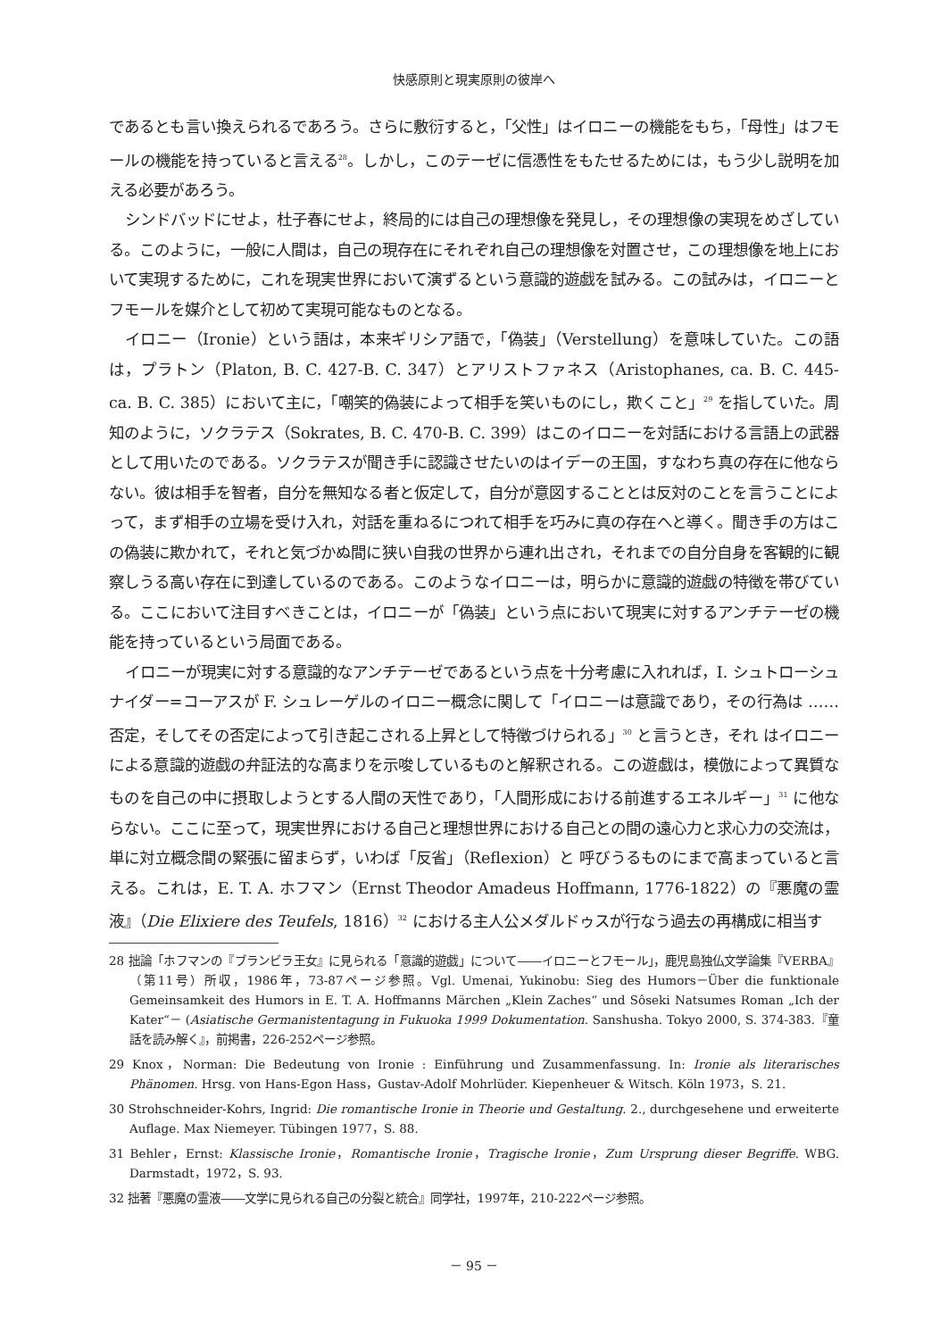快感原則と現実原則の彼岸へ
であるとも言い換えられるであろう。さらに敷衍すると，「父性」はイロニーの機能をもち，「母性」はフモールの機能を持っていると言える<sup>28</sup>。しかし，このテーゼに信憑性をもたせるためには，もう少し説明を加える必要があろう。
シンドバッドにせよ，杜子春にせよ，終局的には自己の理想像を発見し，その理想像の実現をめざしている。このように，一般に人間は，自己の現存在にそれぞれ自己の理想像を対置させ，この理想像を地上において実現するために，これを現実世界において演ずるという意識的遊戯を試みる。この試みは，イロニーとフモールを媒介として初めて実現可能なものとなる。
イロニー（Ironie）という語は，本来ギリシア語で，「偽装」（Verstellung）を意味していた。この語は，プラトン（Platon, B. C. 427-B. C. 347）とアリストファネス（Aristophanes, ca. B. C. 445- ca. B. C. 385）において主に，「嘲笑的偽装によって相手を笑いものにし，欺くこと」<sup>29</sup> を指していた。周知のように，ソクラテス（Sokrates, B. C. 470-B. C. 399）はこのイロニーを対話における言語上の武器として用いたのである。ソクラテスが聞き手に認識させたいのはイデーの王国，すなわち真の存在に他ならない。彼は相手を智者，自分を無知なる者と仮定して，自分が意図することとは反対のことを言うことによって，まず相手の立場を受け入れ，対話を重ねるにつれて相手を巧みに真の存在へと導く。聞き手の方はこの偽装に欺かれて，それと気づかぬ間に狭い自我の世界から連れ出され，それまでの自分自身を客観的に観察しうる高い存在に到達しているのである。このようなイロニーは，明らかに意識的遊戯の特徴を帯びている。ここにおいて注目すべきことは，イロニーが「偽装」という点において現実に対するアンチテーゼの機能を持っているという局面である。
イロニーが現実に対する意識的なアンチテーゼであるという点を十分考慮に入れれば，I. シュトローシュナイダー=コーアスが F. シュレーゲルのイロニー概念に関して「イロニーは意識であり，その行為は …… 否定，そしてその否定によって引き起こされる上昇として特徴づけられる」<sup>30</sup> と言うとき，それ はイロニーによる意識的遊戯の弁証法的な高まりを示唆しているものと解釈される。この遊戯は，模倣によって異質なものを自己の中に摂取しようとする人間の天性であり，「人間形成における前進するエネルギー」<sup>31</sup> に他ならない。ここに至って，現実世界における自己と理想世界における自己との間の遠心力と求心力の交流は，単に対立概念間の緊張に留まらず，いわば「反省」（Reflexion）と 呼びうるものにまで高まっていると言える。これは，E. T. A. ホフマン（Ernst Theodor Amadeus Hoffmann, 1776-1822）の『悪魔の霊液』（Die Elixiere des Teufels, 1816）<sup>32</sup> における主人公メダルドゥスが行なう過去の再構成に相当す
28 拙論「ホフマンの『ブランビラ王女』に見られる「意識的遊戯」について――イロニーとフモール」，鹿児島独仏文学論集『VERBA』（第11号）所収，1986年，73-87ページ参照。Vgl. Umenai, Yukinobu: Sieg des Humors－Über die funktionale Gemeinsamkeit des Humors in E. T. A. Hoffmanns Märchen „Klein Zaches“ und Sôseki Natsumes Roman „Ich der Kater“－ (Asiatische Germanistentagung in Fukuoka 1999 Dokumentation. Sanshusha. Tokyo 2000, S. 374-383.『童話を読み解く』，前掲書，226-252ページ参照。
29 Knox，Norman: Die Bedeutung von Ironie : Einführung und Zusammenfassung. In: Ironie als literarisches Phänomen. Hrsg. von Hans-Egon Hass，Gustav-Adolf Mohrlüder. Kiepenheuer & Witsch. Köln 1973，S. 21.
30 Strohschneider-Kohrs, Ingrid: Die romantische Ironie in Theorie und Gestaltung. 2., durchgesehene und erweiterte Auflage. Max Niemeyer. Tübingen 1977，S. 88.
31 Behler，Ernst: Klassische Ironie，Romantische Ironie，Tragische Ironie，Zum Ursprung dieser Begriffe. WBG. Darmstadt，1972，S. 93.
32 拙著『悪魔の霊液――文学に見られる自己の分裂と統合』同学社，1997年，210-222ページ参照。
－ 95 －